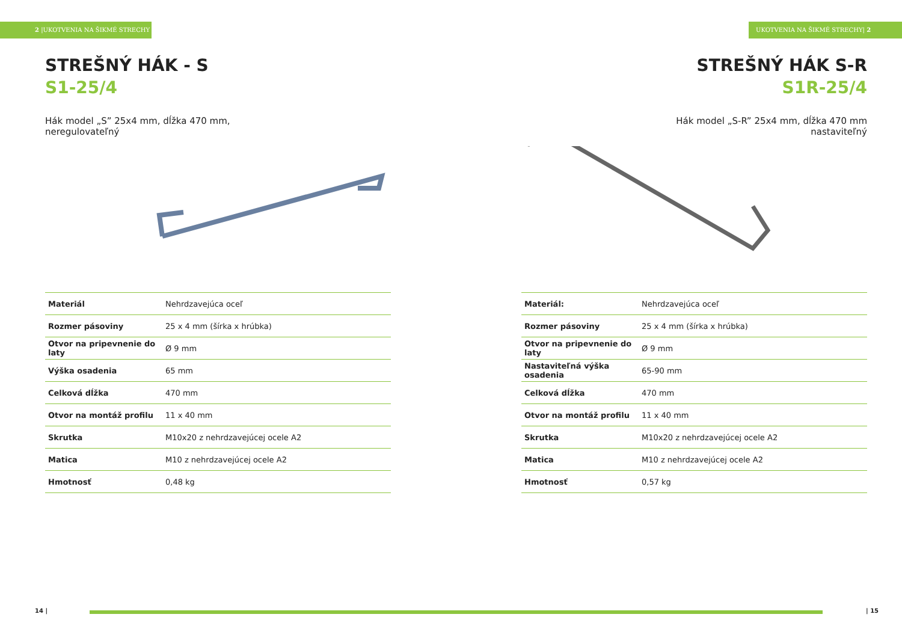2 |UKOTVENIA NA ŠIKMÉ STRECHY
STREŠNÝ HÁK - S
S1-25/4
Hák model „S” 25x4 mm, dĺžka 470 mm,
neregulovateľný
| Materiál | Nehrdzavejúca oceľ |
| Rozmer pásoviny | 25 x 4 mm (šírka x hrúbka) |
| Otvor na pripevnenie do laty | Ø 9 mm |
| Výška osadenia | 65 mm |
| Celková dĺžka | 470 mm |
| Otvor na montáž profilu | 11 x 40 mm |
| Skrutka | M10x20 z nehrdzavejúcej ocele A2 |
| Matica | M10 z nehrdzavejúcej ocele A2 |
| Hmotnosť | 0,48 kg |
14 |
UKOTVENIA NA ŠIKMÉ STRECHY| 2
STREŠNÝ HÁK S-R
S1R-25/4
Hák model „S-R” 25x4 mm, dĺžka 470 mm
nastaviteľný
| Materiál: | Nehrdzavejúca oceľ |
| Rozmer pásoviny | 25 x 4 mm (šírka x hrúbka) |
| Otvor na pripevnenie do laty | Ø 9 mm |
| Nastaviteľná výška osadenia | 65-90 mm |
| Celková dĺžka | 470 mm |
| Otvor na montáž profilu | 11 x 40 mm |
| Skrutka | M10x20 z nehrdzavejúcej ocele A2 |
| Matica | M10 z nehrdzavejúcej ocele A2 |
| Hmotnosť | 0,57 kg |
| 15